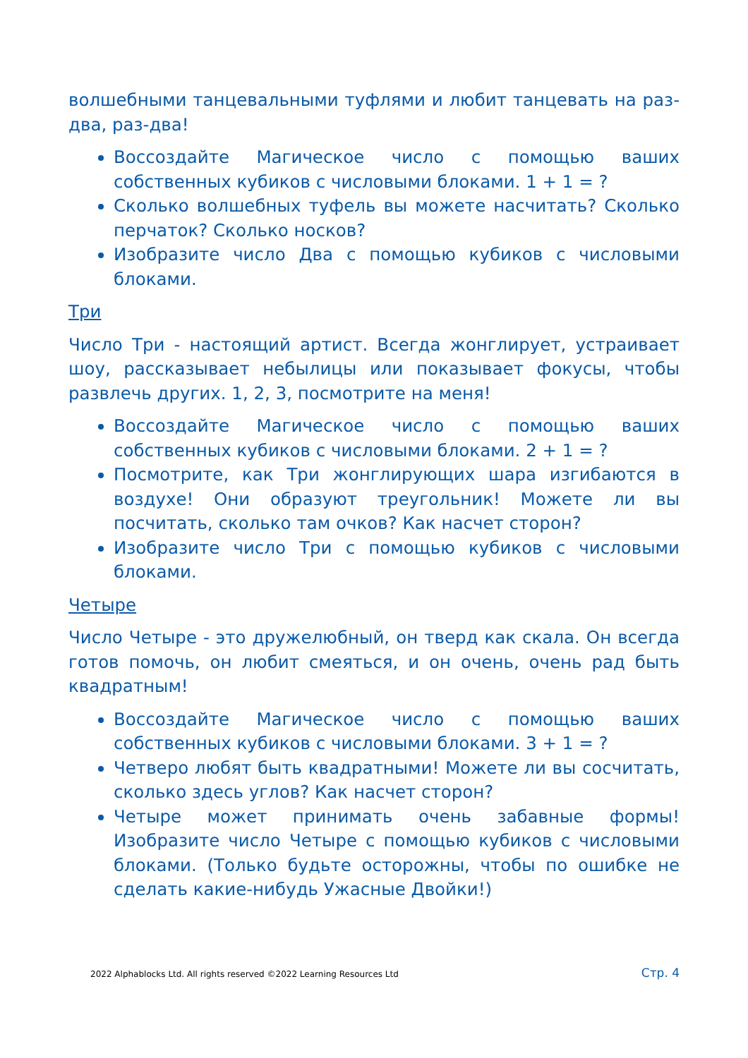волшебными танцевальными туфлями и любит танцевать на раз-два, раз-два!
Воссоздайте Магическое число с помощью ваших собственных кубиков с числовыми блоками. 1 + 1 = ?
Сколько волшебных туфель вы можете насчитать? Сколько перчаток? Сколько носков?
Изобразите число Два с помощью кубиков с числовыми блоками.
Три
Число Три - настоящий артист. Всегда жонглирует, устраивает шоу, рассказывает небылицы или показывает фокусы, чтобы развлечь других. 1, 2, 3, посмотрите на меня!
Воссоздайте Магическое число с помощью ваших собственных кубиков с числовыми блоками. 2 + 1 = ?
Посмотрите, как Три жонглирующих шара изгибаются в воздухе! Они образуют треугольник! Можете ли вы посчитать, сколько там очков? Как насчет сторон?
Изобразите число Три с помощью кубиков с числовыми блоками.
Четыре
Число Четыре - это дружелюбный, он тверд как скала. Он всегда готов помочь, он любит смеяться, и он очень, очень рад быть квадратным!
Воссоздайте Магическое число с помощью ваших собственных кубиков с числовыми блоками. 3 + 1 = ?
Четверо любят быть квадратными! Можете ли вы сосчитать, сколько здесь углов? Как насчет сторон?
Четыре может принимать очень забавные формы! Изобразите число Четыре с помощью кубиков с числовыми блоками. (Только будьте осторожны, чтобы по ошибке не сделать какие-нибудь Ужасные Двойки!)
2022 Alphablocks Ltd. All rights reserved ©2022 Learning Resources Ltd Стр. 4